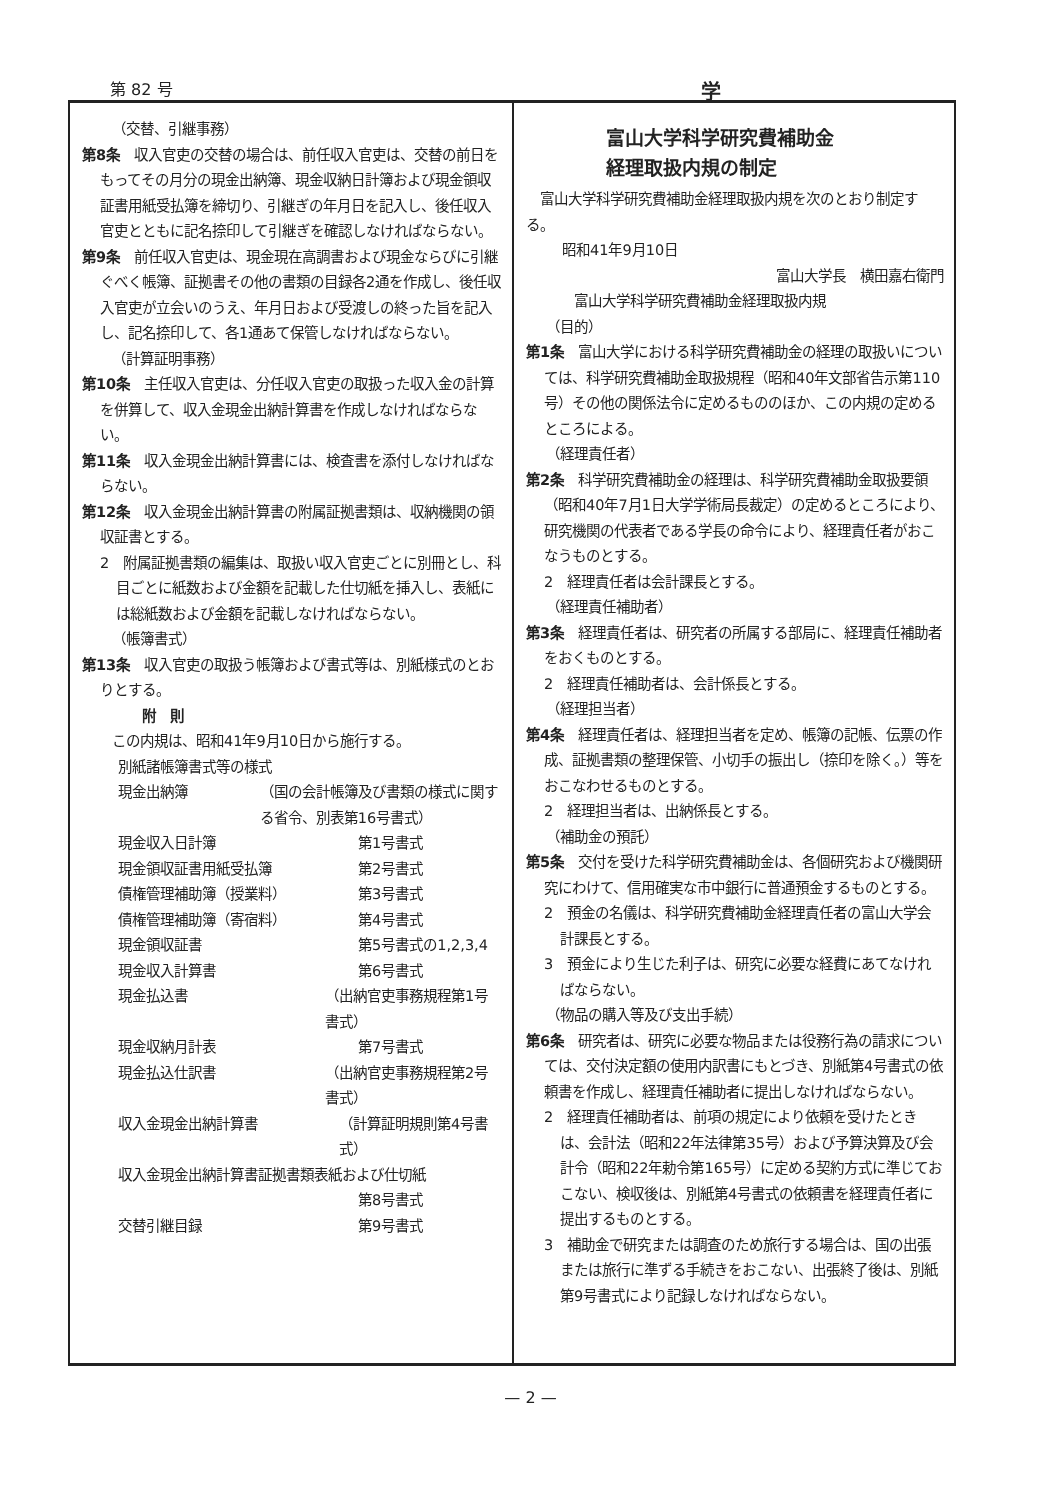第 82 号 学
（交替、引継事務）
第8条　収入官吏の交替の場合は、前任収入官吏は、交替の前日をもってその月分の現金出納簿、現金収納日計簿および現金領収証書用紙受払簿を締切り、引継ぎの年月日を記入し、後任収入官吏とともに記名捺印して引継ぎを確認しなければならない。
第9条　前任収入官吏は、現金現在高調書および現金ならびに引継ぐべく帳簿、証拠書その他の書類の目録各2通を作成し、後任収入官吏が立会いのうえ、年月日および受渡しの終った旨を記入し、記名捺印して、各1通あて保管しなければならない。
（計算証明事務）
第10条　主任収入官吏は、分任収入官吏の取扱った収入金の計算を併算して、収入金現金出納計算書を作成しなければならない。
第11条　収入金現金出納計算書には、検査書を添付しなければならない。
第12条　収入金現金出納計算書の附属証拠書類は、収納機関の領収証書とする。
2　附属証拠書類の編集は、取扱い収入官吏ごとに別冊とし、科目ごとに紙数および金額を記載した仕切紙を挿入し、表紙には総紙数および金額を記載しなければならない。
（帳簿書式）
第13条　収入官吏の取扱う帳簿および書式等は、別紙様式のとおりとする。
附　則
この内規は、昭和41年9月10日から施行する。
別紙諸帳簿書式等の様式
現金出納簿 （国の会計帳簿及び書類の様式に関する省令、別表第16号書式）
現金収入日計簿 第1号書式
現金領収証書用紙受払簿 第2号書式
債権管理補助簿（授業料） 第3号書式
債権管理補助簿（寄宿料） 第4号書式
現金領収証書 第5号書式の1,2,3,4
現金収入計算書 第6号書式
現金払込書 （出納官吏事務規程第1号書式）
現金収納月計表 第7号書式
現金払込仕訳書 （出納官吏事務規程第2号書式）
収入金現金出納計算書 （計算証明規則第4号書式）
収入金現金出納計算書証拠書類表紙および仕切紙
第8号書式
交替引継目録 第9号書式
富山大学科学研究費補助金
経理取扱内規の制定
　富山大学科学研究費補助金経理取扱内規を次のとおり制定する。
昭和41年9月10日
富山大学長　横田嘉右衛門
富山大学科学研究費補助金経理取扱内規
（目的）
第1条　富山大学における科学研究費補助金の経理の取扱いについては、科学研究費補助金取扱規程（昭和40年文部省告示第110号）その他の関係法令に定めるもののほか、この内規の定めるところによる。
（経理責任者）
第2条　科学研究費補助金の経理は、科学研究費補助金取扱要領（昭和40年7月1日大学学術局長裁定）の定めるところにより、研究機関の代表者である学長の命令により、経理責任者がおこなうものとする。
2　経理責任者は会計課長とする。
（経理責任補助者）
第3条　経理責任者は、研究者の所属する部局に、経理責任補助者をおくものとする。
2　経理責任補助者は、会計係長とする。
（経理担当者）
第4条　経理責任者は、経理担当者を定め、帳簿の記帳、伝票の作成、証拠書類の整理保管、小切手の振出し（捺印を除く。）等をおこなわせるものとする。
2　経理担当者は、出納係長とする。
（補助金の預託）
第5条　交付を受けた科学研究費補助金は、各個研究および機関研究にわけて、信用確実な市中銀行に普通預金するものとする。
2　預金の名儀は、科学研究費補助金経理責任者の富山大学会計課長とする。
3　預金により生じた利子は、研究に必要な経費にあてなければならない。
（物品の購入等及び支出手続）
第6条　研究者は、研究に必要な物品または役務行為の請求については、交付決定額の使用内訳書にもとづき、別紙第4号書式の依頼書を作成し、経理責任補助者に提出しなければならない。
2　経理責任補助者は、前項の規定により依頼を受けたときは、会計法（昭和22年法律第35号）および予算決算及び会計令（昭和22年勅令第165号）に定める契約方式に準じておこない、検収後は、別紙第4号書式の依頼書を経理責任者に提出するものとする。
3　補助金で研究または調査のため旅行する場合は、国の出張または旅行に準ずる手続きをおこない、出張終了後は、別紙第9号書式により記録しなければならない。
— 2 —